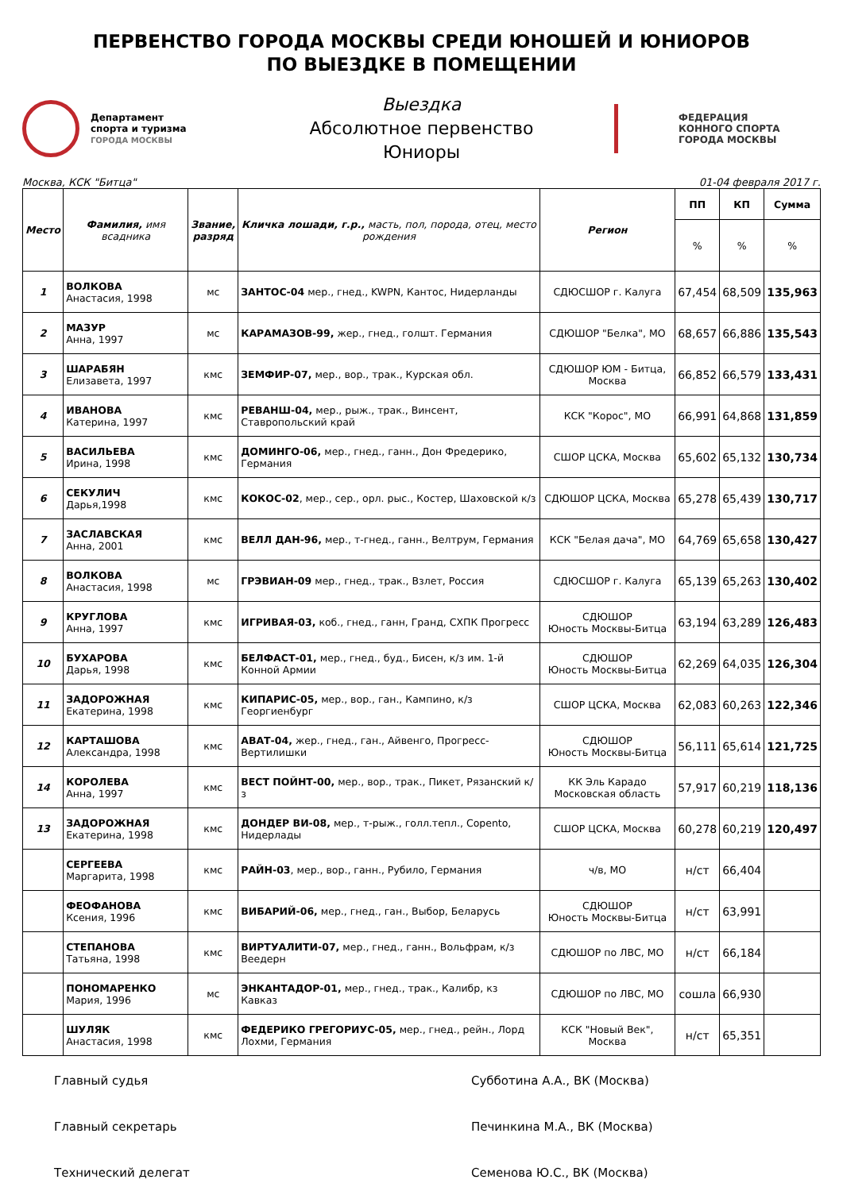ПЕРВЕНСТВО ГОРОДА МОСКВЫ СРЕДИ ЮНОШЕЙ И ЮНИОРОВ
ПО ВЫЕЗДКЕ В ПОМЕЩЕНИИ
Департамент
спорта и туризма
ГОРОДА МОСКВЫ
Выездка
Абсолютное первенство
Юниоры
ФЕДЕРАЦИЯ
КОННОГО СПОРТА
ГОРОДА МОСКВЫ
Москва, КСК "Битца" 01-04 февраля 2017 г.
| Место | Фамилия, имя всадника | Звание, разряд | Кличка лошади, г.р., масть, пол, порода, отец, место рождения | Регион | ПП | КП | Сумма |
| --- | --- | --- | --- | --- | --- | --- | --- |
| | | | | | % | % | % |
| 1 | ВОЛКОВА Анастасия, 1998 | мс | ЗАНТОС-04 мер., гнед., KWPN, Кантос, Нидерланды | СДЮСШОР г. Калуга | 67,454 | 68,509 | 135,963 |
| 2 | МАЗУР Анна, 1997 | мс | КАРАМАЗОВ-99, жер., гнед., голшт. Германия | СДЮШОР "Белка", МО | 68,657 | 66,886 | 135,543 |
| 3 | ШАРАБЯН Елизавета, 1997 | кмс | ЗЕМФИР-07, мер., вор., трак., Курская обл. | СДЮШОР ЮМ - Битца, Москва | 66,852 | 66,579 | 133,431 |
| 4 | ИВАНОВА Катерина, 1997 | кмс | РЕВАНШ-04, мер., рыж., трак., Винсент, Ставропольский край | КСК "Корос", МО | 66,991 | 64,868 | 131,859 |
| 5 | ВАСИЛЬЕВА Ирина, 1998 | кмс | ДОМИНГО-06, мер., гнед., ганн., Дон Фредерико, Германия | СШОР ЦСКА, Москва | 65,602 | 65,132 | 130,734 |
| 6 | СЕКУЛИЧ Дарья,1998 | кмс | КОКОС-02 , мер., сер., орл. рыс., Костер, Шаховской к/з | СДЮШОР ЦСКА, Москва | 65,278 | 65,439 | 130,717 |
| 7 | ЗАСЛАВСКАЯ Анна, 2001 | кмс | ВЕЛЛ ДАН-96, мер., т-гнед., ганн., Велтрум, Германия | КСК "Белая дача", МО | 64,769 | 65,658 | 130,427 |
| 8 | ВОЛКОВА Анастасия, 1998 | мс | ГРЭВИАН-09 мер., гнед., трак., Взлет, Россия | СДЮСШОР г. Калуга | 65,139 | 65,263 | 130,402 |
| 9 | КРУГЛОВА Анна, 1997 | кмс | ИГРИВАЯ-03, коб., гнед., ганн, Гранд, СХПК Прогресс | СДЮШОР Юность Москвы-Битца | 63,194 | 63,289 | 126,483 |
| 10 | БУХАРОВА Дарья, 1998 | кмс | БЕЛФАСТ-01, мер., гнед., буд., Бисен, к/з им. 1-й Конной Армии | СДЮШОР Юность Москвы-Битца | 62,269 | 64,035 | 126,304 |
| 11 | ЗАДОРОЖНАЯ Екатерина, 1998 | кмс | КИПАРИС-05, мер., вор., ган., Кампино, к/з Георгиенбург | СШОР ЦСКА, Москва | 62,083 | 60,263 | 122,346 |
| 12 | КАРТАШОВА Александра, 1998 | кмс | АВАТ-04, жер., гнед., ган., Айвенго, Прогресс-Вертилишки | СДЮШОР Юность Москвы-Битца | 56,111 | 65,614 | 121,725 |
| 14 | КОРОЛЕВА Анна, 1997 | кмс | ВЕСТ ПОЙНТ-00, мер., вор., трак., Пикет, Рязанский к/з | КК Эль Карадо Московская область | 57,917 | 60,219 | 118,136 |
| 13 | ЗАДОРОЖНАЯ Екатерина, 1998 | кмс | ДОНДЕР ВИ-08, мер., т-рыж., голл.тепл., Сорento, Нидерлады | СШОР ЦСКА, Москва | 60,278 | 60,219 | 120,497 |
| | СЕРГЕЕВА Маргарита, 1998 | кмс | РАЙН-03 , мер., вор., ганн., Рубило, Германия | ч/в, МО | н/ст | 66,404 | |
| | ФЕОФАНОВА Ксения, 1996 | кмс | ВИБАРИЙ-06, мер., гнед., ган., Выбор, Беларусь | СДЮШОР Юность Москвы-Битца | н/ст | 63,991 | |
| | СТЕПАНОВА Татьяна, 1998 | кмс | ВИРТУАЛИТИ-07, мер., гнед., ганн., Вольфрам, к/з Веедерн | СДЮШОР по ЛВС, МО | н/ст | 66,184 | |
| | ПОНОМАРЕНКО Мария, 1996 | мс | ЭНКАНТАДОР-01, мер., гнед., трак., Калибр, кз Кавказ | СДЮШОР по ЛВС, МО | сошла | 66,930 | |
| | ШУЛЯК Анастасия, 1998 | кмс | ФЕДЕРИКО ГРЕГОРИУС-05, мер., гнед., рейн., Лорд Лохми, Германия | КСК "Новый Век", Москва | н/ст | 65,351 | |
Главный судья Субботина А.А., ВК (Москва)
Главный секретарь Печинкина М.А., ВК (Москва)
Технический делегат Семенова Ю.С., ВК (Москва)